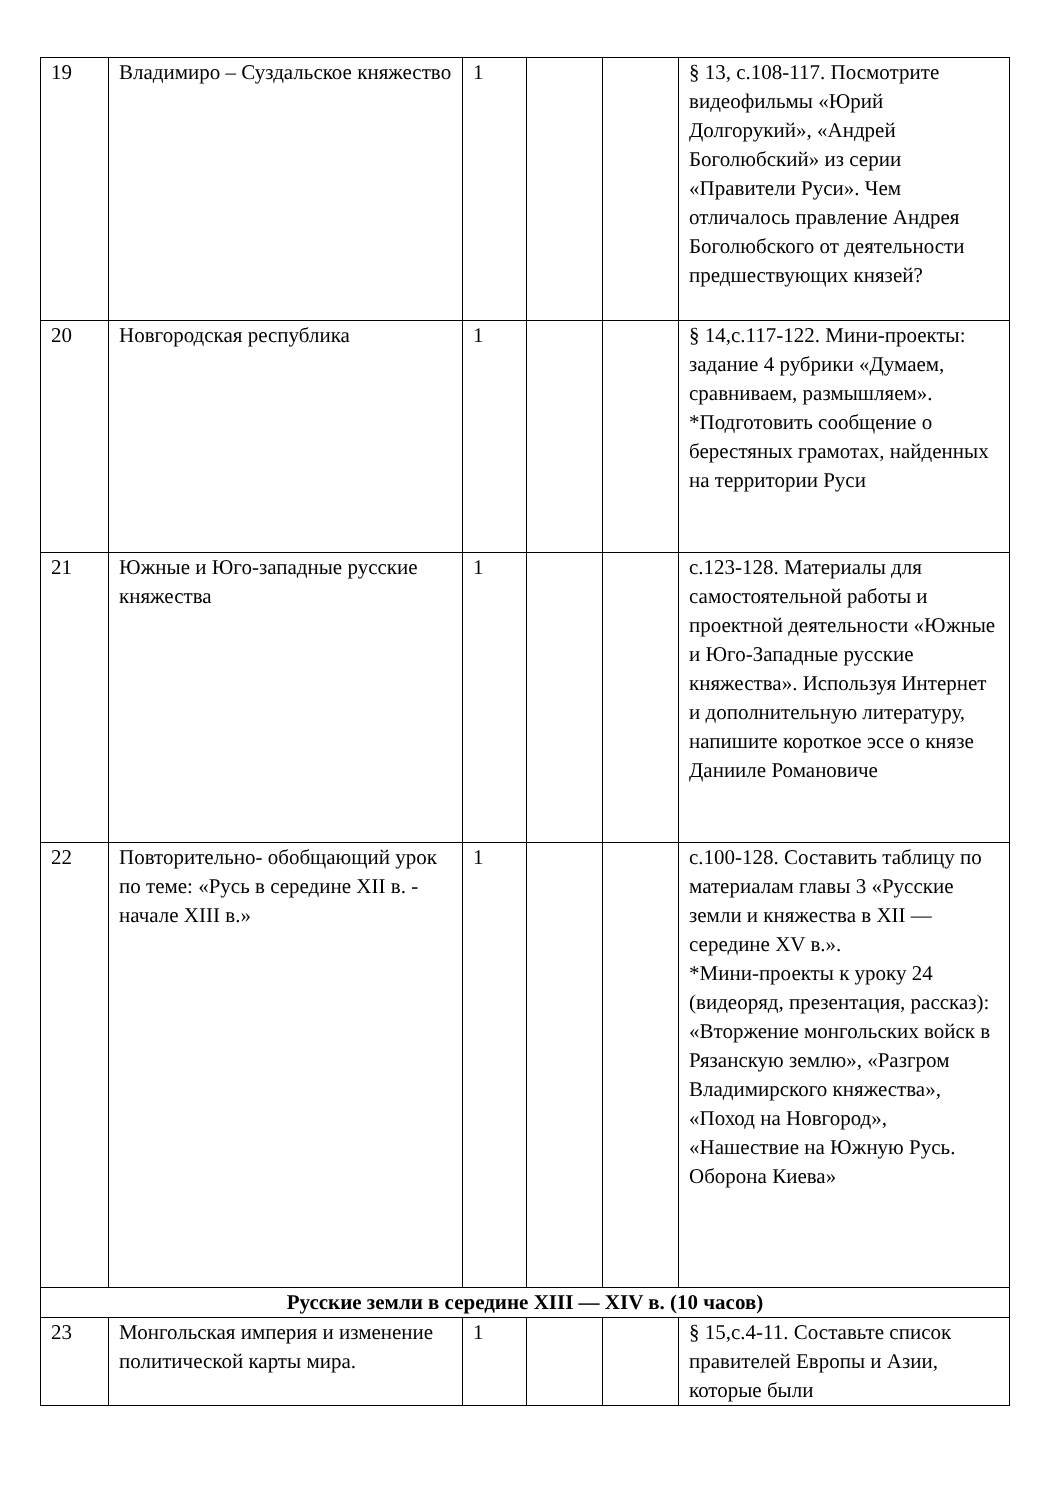| 19 | Владимиро – Суздальское княжество | 1 | | | § 13, с.108-117. Посмотрите видеофильмы «Юрий Долгорукий», «Андрей Боголюбский» из серии «Правители Руси». Чем отличалось правление Андрея Боголюбского от деятельности предшествующих князей? |
| 20 | Новгородская республика | 1 | | | § 14,с.117-122. Мини-проекты: задание 4 рубрики «Думаем, сравниваем, размышляем». *Подготовить сообщение о берестяных грамотах, найденных на территории Руси |
| 21 | Южные и Юго-западные русские княжества | 1 | | | с.123-128. Материалы для самостоятельной работы и проектной деятельности «Южные и Юго-Западные русские княжества». Используя Интернет и дополнительную литературу, напишите короткое эссе о князе Даниилe Романовиче |
| 22 | Повторительно- обобщающий урок по теме: «Русь в середине XII в. - начале XIII в.» | 1 | | | с.100-128. Составить таблицу по материалам главы 3 «Русские земли и княжества в XII — середине XV в.». *Мини-проекты к уроку 24 (видеоряд, презентация, рассказ): «Вторжение монгольских войск в Рязанскую землю», «Разгром Владимирского княжества», «Поход на Новгород», «Нашествие на Южную Русь. Оборона Киева» |
| Русские земли в середине XIII — XIV в. (10 часов) | | | | | |
| 23 | Монгольская империя и изменение политической карты мира. | 1 | | | § 15,с.4-11. Составьте список правителей Европы и Азии, которые были |